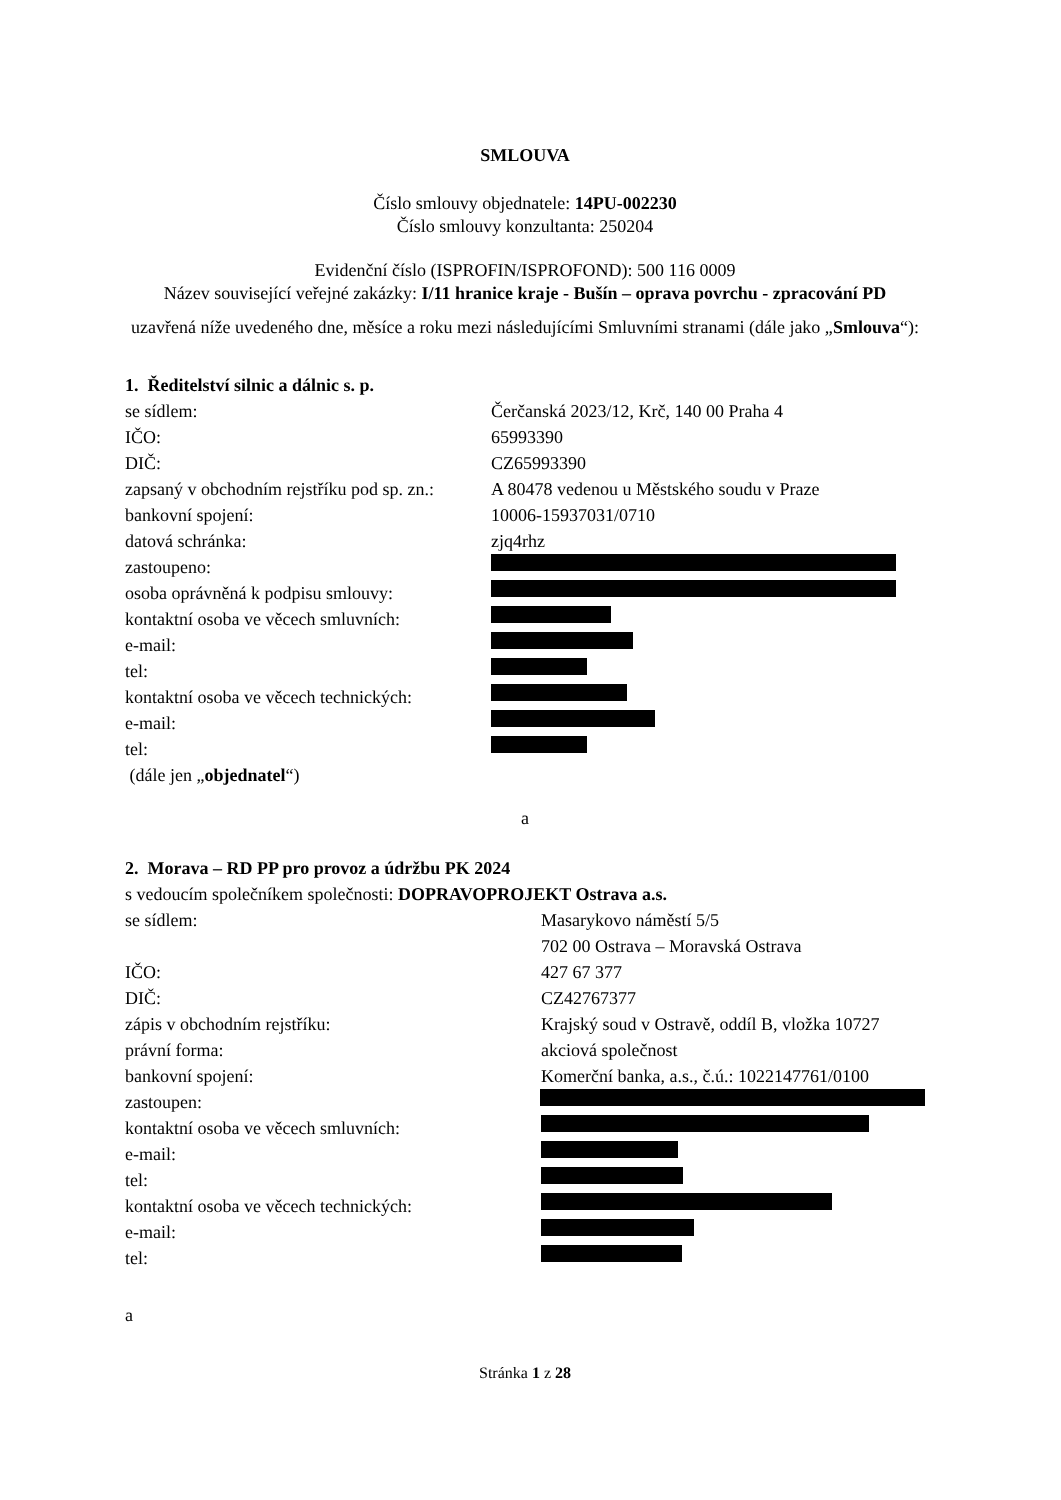SMLOUVA
Číslo smlouvy objednatele: 14PU-002230
Číslo smlouvy konzultanta: 250204
Evidenční číslo (ISPROFIN/ISPROFOND): 500 116 0009
Název související veřejné zakázky: I/11 hranice kraje - Bušín – oprava povrchu - zpracování PD
uzavřená níže uvedeného dne, měsíce a roku mezi následujícími Smluvními stranami (dále jako „Smlouva“):
1. Ředitelství silnic a dálnic s. p.
se sídlem: Čerčanská 2023/12, Krč, 140 00 Praha 4
IČO: 65993390
DIČ: CZ65993390
zapsaný v obchodním rejstříku pod sp. zn.: A 80478 vedenou u Městského soudu v Praze
bankovní spojení: 10006-15937031/0710
datová schránka: zjq4rhz
zastoupeno:
osoba oprávněná k podpisu smlouvy:
kontaktní osoba ve věcech smluvních:
e-mail:
tel:
kontaktní osoba ve věcech technických:
e-mail:
tel:
(dále jen „ objednatel “)
a
2. Morava – RD PP pro provoz a údržbu PK 2024
s vedoucím společníkem společnosti: DOPRAVOPROJEKT Ostrava a.s.
se sídlem: Masarykovo náměstí 5/5
702 00 Ostrava – Moravská Ostrava
IČO: 427 67 377
DIČ: CZ42767377
zápis v obchodním rejstříku: Krajský soud v Ostravě, oddíl B, vložka 10727
právní forma: akciová společnost
bankovní spojení: Komerční banka, a.s., č.ú.: 1022147761/0100
zastoupen:
kontaktní osoba ve věcech smluvních:
e-mail:
tel:
kontaktní osoba ve věcech technických:
e-mail:
tel:
a
Stránka 1 z 28